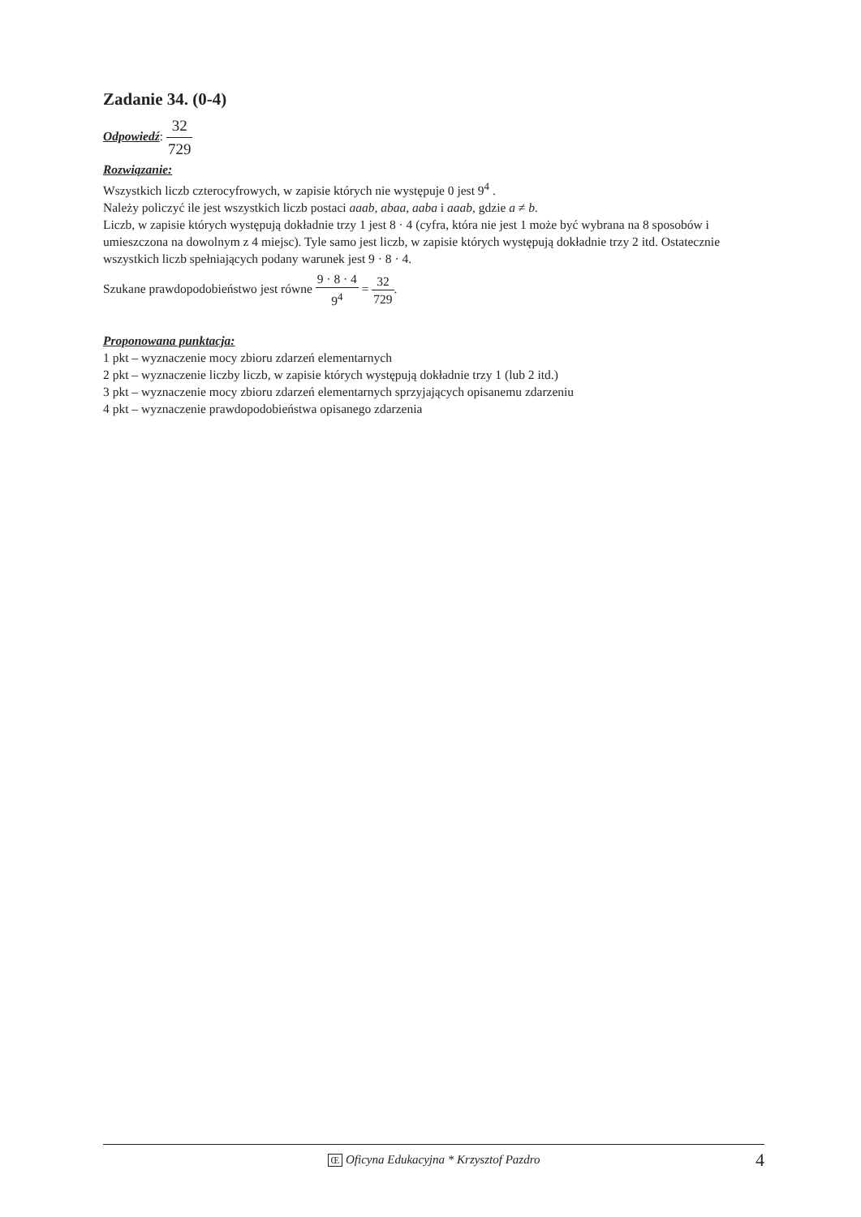Zadanie 34. (0-4)
Odpowiedź: 32 729
Rozwiązanie:
Wszystkich liczb czterocyfrowych, w zapisie których nie występuje 0 jest 9<sup>4</sup> .
Należy policzyć ile jest wszystkich liczb postaci aaab, abaa, aaba i aaab, gdzie a ≠ b.
Liczb, w zapisie których występują dokładnie trzy 1 jest 8 · 4 (cyfra, która nie jest 1 może być wybrana na 8 sposobów i umieszczona na dowolnym z 4 miejsc). Tyle samo jest liczb, w zapisie których występują dokładnie trzy 2 itd. Ostatecznie wszystkich liczb spełniających podany warunek jest 9 · 8 · 4.
Szukane prawdopodobieństwo jest równe 9 · 8 · 4 9<sup>4</sup> = 32 729.
Proponowana punktacja:
1 pkt – wyznaczenie mocy zbioru zdarzeń elementarnych
2 pkt – wyznaczenie liczby liczb, w zapisie których występują dokładnie trzy 1 (lub 2 itd.)
3 pkt – wyznaczenie mocy zbioru zdarzeń elementarnych sprzyjających opisanemu zdarzeniu
4 pkt – wyznaczenie prawdopodobieństwa opisanego zdarzenia
Œ Oficyna Edukacyjna * Krzysztof Pazdro 4